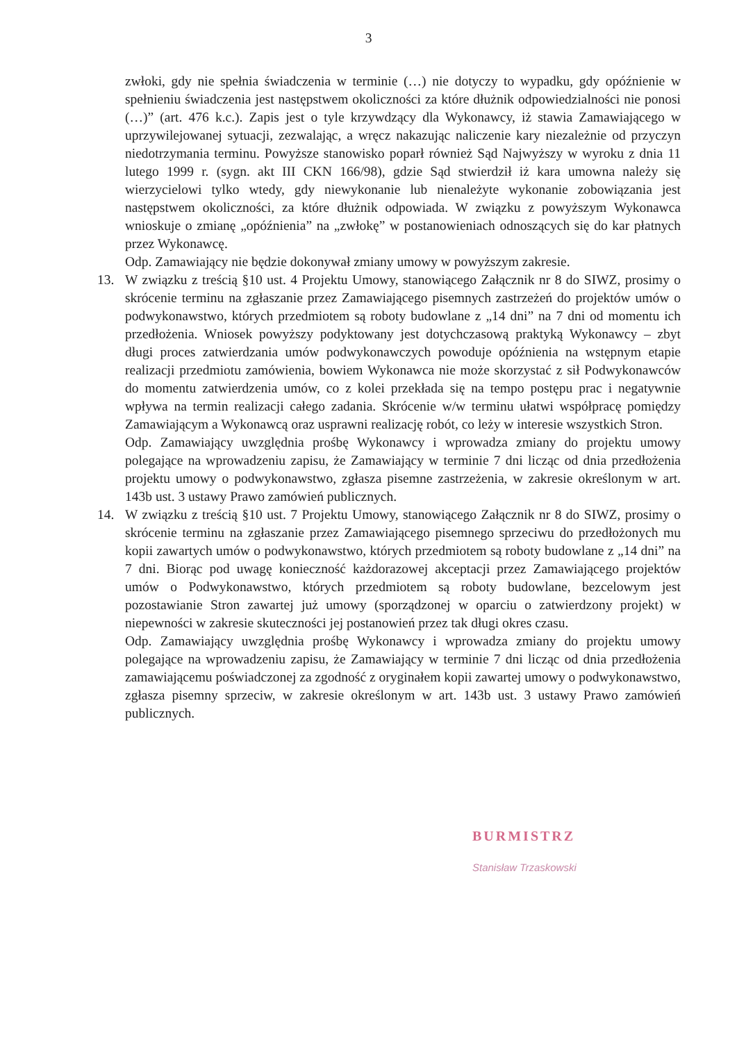3
zwłoki, gdy nie spełnia świadczenia w terminie (…) nie dotyczy to wypadku, gdy opóźnienie w spełnieniu świadczenia jest następstwem okoliczności za które dłużnik odpowiedzialności nie ponosi (…)” (art. 476 k.c.). Zapis jest o tyle krzywdzący dla Wykonawcy, iż stawia Zamawiającego w uprzywilejowanej sytuacji, zezwalając, a wręcz nakazując naliczenie kary niezależnie od przyczyn niedotrzymania terminu. Powyższe stanowisko poparł również Sąd Najwyższy w wyroku z dnia 11 lutego 1999 r. (sygn. akt III CKN 166/98), gdzie Sąd stwierdził iż kara umowna należy się wierzycielowi tylko wtedy, gdy niewykonanie lub nienależyte wykonanie zobowiązania jest następstwem okoliczności, za które dłużnik odpowiada. W związku z powyższym Wykonawca wnioskuje o zmianę „opóźnienia” na „zwłokę” w postanowieniach odnoszących się do kar płatnych przez Wykonawcę.
Odp. Zamawiający nie będzie dokonywał zmiany umowy w powyższym zakresie.
13. W związku z treścią §10 ust. 4 Projektu Umowy, stanowiącego Załącznik nr 8 do SIWZ, prosimy o skrócenie terminu na zgłaszanie przez Zamawiającego pisemnych zastrzeżeń do projektów umów o podwykonawstwo, których przedmiotem są roboty budowlane z „14 dni” na 7 dni od momentu ich przedłożenia. Wniosek powyższy podyktowany jest dotychczasową praktyką Wykonawcy – zbyt długi proces zatwierdzania umów podwykonawczych powoduje opóźnienia na wstępnym etapie realizacji przedmiotu zamówienia, bowiem Wykonawca nie może skorzystać z sił Podwykonawców do momentu zatwierdzenia umów, co z kolei przekłada się na tempo postępu prac i negatywnie wpływa na termin realizacji całego zadania. Skrócenie w/w terminu ułatwi współpracę pomiędzy Zamawiającym a Wykonawcą oraz usprawni realizację robót, co leży w interesie wszystkich Stron.
Odp. Zamawiający uwzględnia prośbę Wykonawcy i wprowadza zmiany do projektu umowy polegające na wprowadzeniu zapisu, że Zamawiający w terminie 7 dni licząc od dnia przedłożenia projektu umowy o podwykonawstwo, zgłasza pisemne zastrzeżenia, w zakresie określonym w art. 143b ust. 3 ustawy Prawo zamówień publicznych.
14. W związku z treścią §10 ust. 7 Projektu Umowy, stanowiącego Załącznik nr 8 do SIWZ, prosimy o skrócenie terminu na zgłaszanie przez Zamawiającego pisemnego sprzeciwu do przedłożonych mu kopii zawartych umów o podwykonawstwo, których przedmiotem są roboty budowlane z „14 dni” na 7 dni. Biorąc pod uwagę konieczność każdorazowej akceptacji przez Zamawiającego projektów umów o Podwykonawstwo, których przedmiotem są roboty budowlane, bezcelowym jest pozostawianie Stron zawartej już umowy (sporządzonej w oparciu o zatwierdzony projekt) w niepewności w zakresie skuteczności jej postanowień przez tak długi okres czasu.
Odp. Zamawiający uwzględnia prośbę Wykonawcy i wprowadza zmiany do projektu umowy polegające na wprowadzeniu zapisu, że Zamawiający w terminie 7 dni licząc od dnia przedłożenia zamawiającemu poświadczonej za zgodność z oryginałem kopii zawartej umowy o podwykonawstwo, zgłasza pisemny sprzeciw, w zakresie określonym w art. 143b ust. 3 ustawy Prawo zamówień publicznych.
BURMISTRZ
Stanisław Trzaskowski